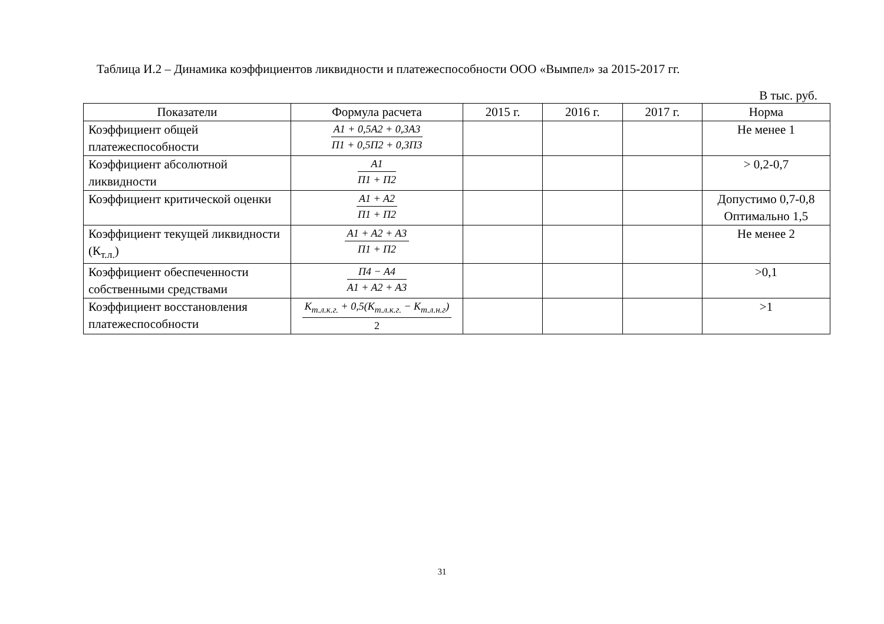Таблица И.2 – Динамика коэффициентов ликвидности и платежеспособности ООО «Вымпел» за 2015-2017 гг.
В тыс. руб.
| Показатели | Формула расчета | 2015 г. | 2016 г. | 2017 г. | Норма |
| --- | --- | --- | --- | --- | --- |
| Коэффициент общей платежеспособности | A1 + 0,5A2 + 0,3A3 П1 + 0,5П2 + 0,3П3 | | | | Не менее 1 |
| Коэффициент абсолютной ликвидности | A1 П1 + П2 | | | | > 0,2-0,7 |
| Коэффициент критической оценки | A1 + A2 П1 + П2 | | | | Допустимо 0,7-0,8 Оптимально 1,5 |
| Коэффициент текущей ликвидности (К<sub>т.л.</sub>) | A1 + A2 + A3 П1 + П2 | | | | Не менее 2 |
| Коэффициент обеспеченности собственными средствами | П4 − A4 A1 + A2 + A3 | | | | >0,1 |
| Коэффициент восстановления платежеспособности | K<sub>т.л.к.г.</sub> + 0,5(K<sub>т.л.к.г.</sub> − K<sub>т.л.н.г</sub>) 2 | | | | >1 |
31